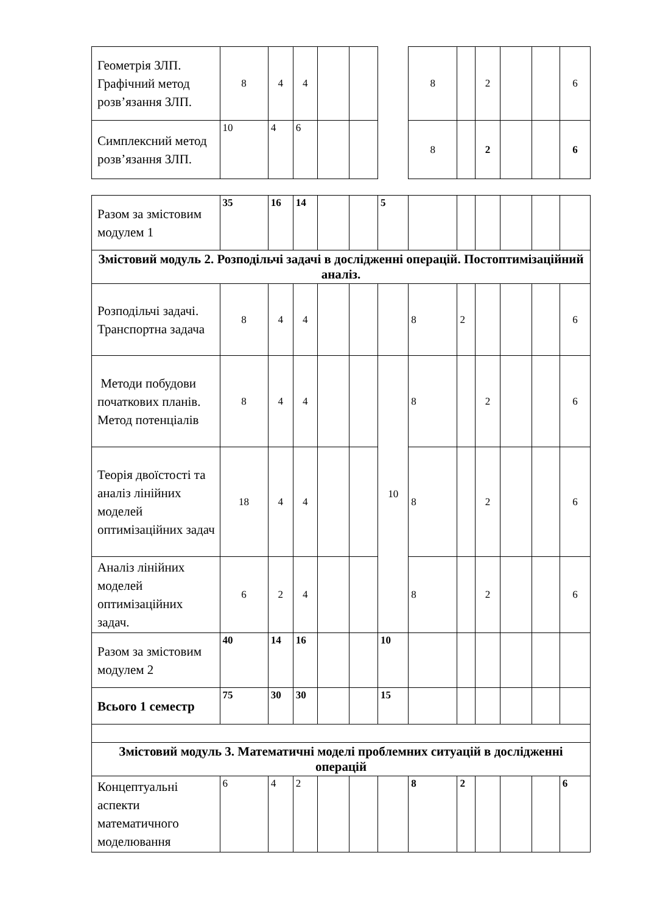| Геометрія ЗЛП. Графічний метод розв’язання ЗЛП. | 8 | 4 | 4 | | | | 8 | | 2 | | | 6 |
| Симплексний метод розв’язання ЗЛП. | 10 | 4 | 6 | | | | 8 | | 2 | | | 6 |
| Разом за змістовим модулем 1 | 35 | 16 | 14 | | | 5 | | | | | | |
| Змістовий модуль 2. Розподільчі задачі в дослідженні операцій. Постоптимізаційний аналіз. | | | | | | | | | | | | |
| Розподільчі задачі. Транспортна задача | 8 | 4 | 4 | | | | 8 | 2 | | | | 6 |
| Методи побудови початкових планів. Метод потенціалів | 8 | 4 | 4 | | | 10 | 8 | | 2 | | | 6 |
| Теорія двоїстості та аналіз лінійних моделей оптимізаційних задач | 18 | 4 | 4 | | | | 8 | | 2 | | | 6 |
| Аналіз лінійних моделей оптимізаційних задач. | 6 | 2 | 4 | | | | 8 | | 2 | | | 6 |
| Разом за змістовим модулем 2 | 40 | 14 | 16 | | | 10 | | | | | | |
| Всього 1 семестр | 75 | 30 | 30 | | | 15 | | | | | | |
| Змістовий модуль 3. Математичні моделі проблемних ситуацій в дослідженні операцій | | | | | | | | | | | | |
| Концептуальні аспекти математичного моделювання | 6 | 4 | 2 | | | | 8 | 2 | | | | 6 |